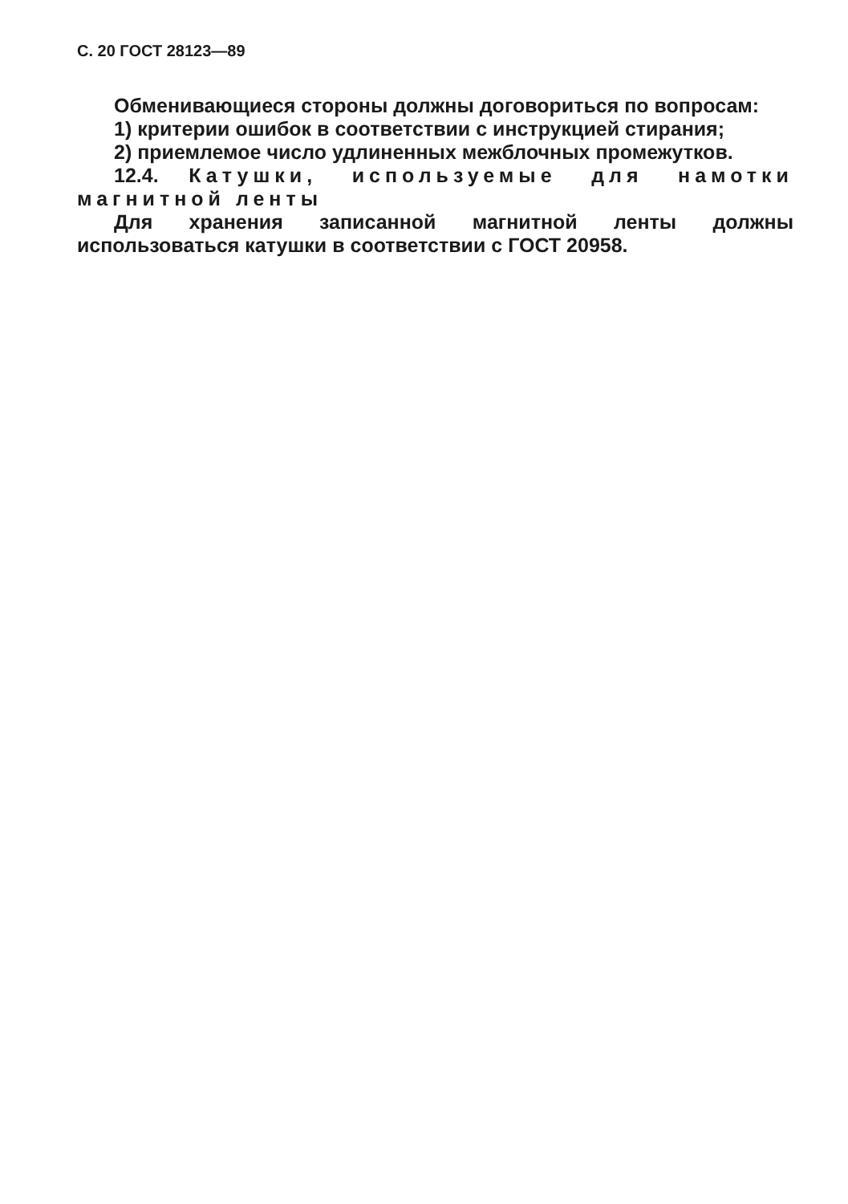С. 20 ГОСТ 28123—89
Обменивающиеся стороны должны договориться по вопросам:
1) критерии ошибок в соответствии с инструкцией стирания;
2) приемлемое число удлиненных межблочных промежутков.
12.4. Катушки, используемые для намотки магнитной ленты
Для хранения записанной магнитной ленты должны использоваться катушки в соответствии с ГОСТ 20958.